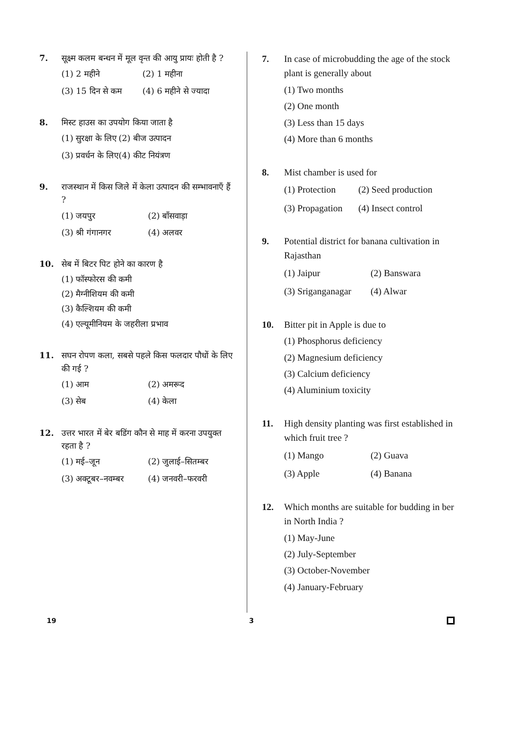7. सूक्ष्म कलम बन्धन में मूल वृन्त की आयु प्रायः होती है ?
(1) 2 महीने
(2) 1 महीना
(3) 15 दिन से कम
(4) 6 महीने से ज्यादा
8. मिस्ट हाउस का उपयोग किया जाता है
(1) सुरक्षा के लिए
(2) बीज उत्पादन
(3) प्रवर्धन के लिए
(4) कीट नियंत्रण
9. राजस्थान में किस जिले में केला उत्पादन की सम्भावनाएँ हैं ?
(1) जयपुर
(2) बाँसवाड़ा
(3) श्री गंगानगर
(4) अलवर
10. सेब में बिटर पिट होने का कारण है
(1) फॉस्फोरस की कमी
(2) मैग्नीशियम की कमी
(3) कैल्शियम की कमी
(4) एल्यूमीनियम के जहरीला प्रभाव
11. सघन रोपण कला, सबसे पहले किस फलदार पौधों के लिए की गई ?
(1) आम
(2) अमरूद
(3) सेब
(4) केला
12. उत्तर भारत में बेर बडिंग कौन से माह में करना उपयुक्त रहता है ?
(1) मई–जून
(2) जुलाई–सितम्बर
(3) अक्टूबर–नवम्बर
(4) जनवरी–फरवरी
7. In case of microbudding the age of the stock plant is generally about
(1) Two months
(2) One month
(3) Less than 15 days
(4) More than 6 months
8. Mist chamber is used for
(1) Protection
(2) Seed production
(3) Propagation
(4) Insect control
9. Potential district for banana cultivation in Rajasthan
(1) Jaipur
(2) Banswara
(3) Sriganganagar
(4) Alwar
10. Bitter pit in Apple is due to
(1) Phosphorus deficiency
(2) Magnesium deficiency
(3) Calcium deficiency
(4) Aluminium toxicity
11. High density planting was first established in which fruit tree ?
(1) Mango
(2) Guava
(3) Apple
(4) Banana
12. Which months are suitable for budding in ber in North India ?
(1) May-June
(2) July-September
(3) October-November
(4) January-February
19 3